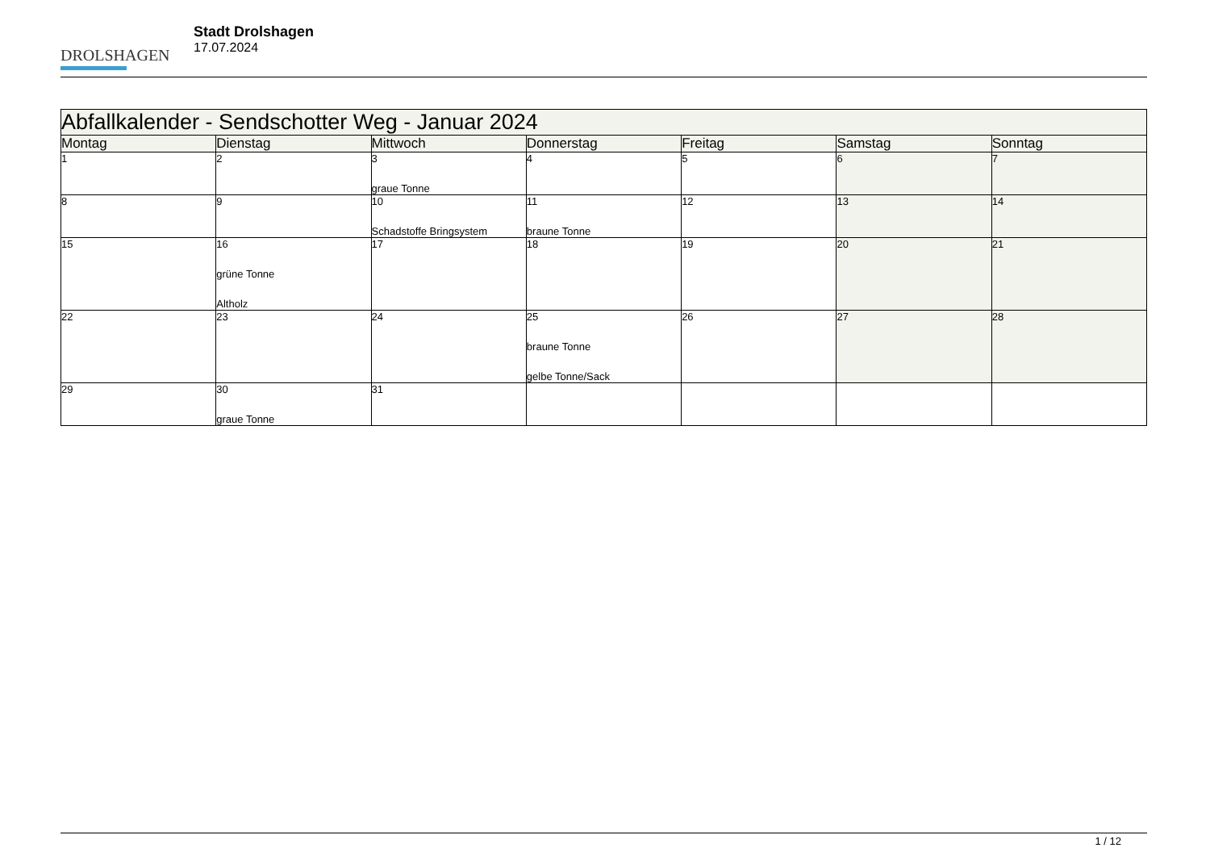DROLSHAGEN
Stadt Drolshagen
17.07.2024
| Abfallkalender - Sendschotter Weg - Januar 2024 | | | | | | |
| --- | --- | --- | --- | --- | --- | --- |
| Montag | Dienstag | Mittwoch | Donnerstag | Freitag | Samstag | Sonntag |
| 1 | 2 | 3 graue Tonne | 4 | 5 | 6 | 7 |
| 8 | 9 | 10 Schadstoffe Bringsystem | 11 braune Tonne | 12 | 13 | 14 |
| 15 | 16 grüne Tonne Altholz | 17 | 18 | 19 | 20 | 21 |
| 22 | 23 | 24 | 25 braune Tonne gelbe Tonne/Sack | 26 | 27 | 28 |
| 29 | 30 graue Tonne | 31 | | | | |
1 / 12